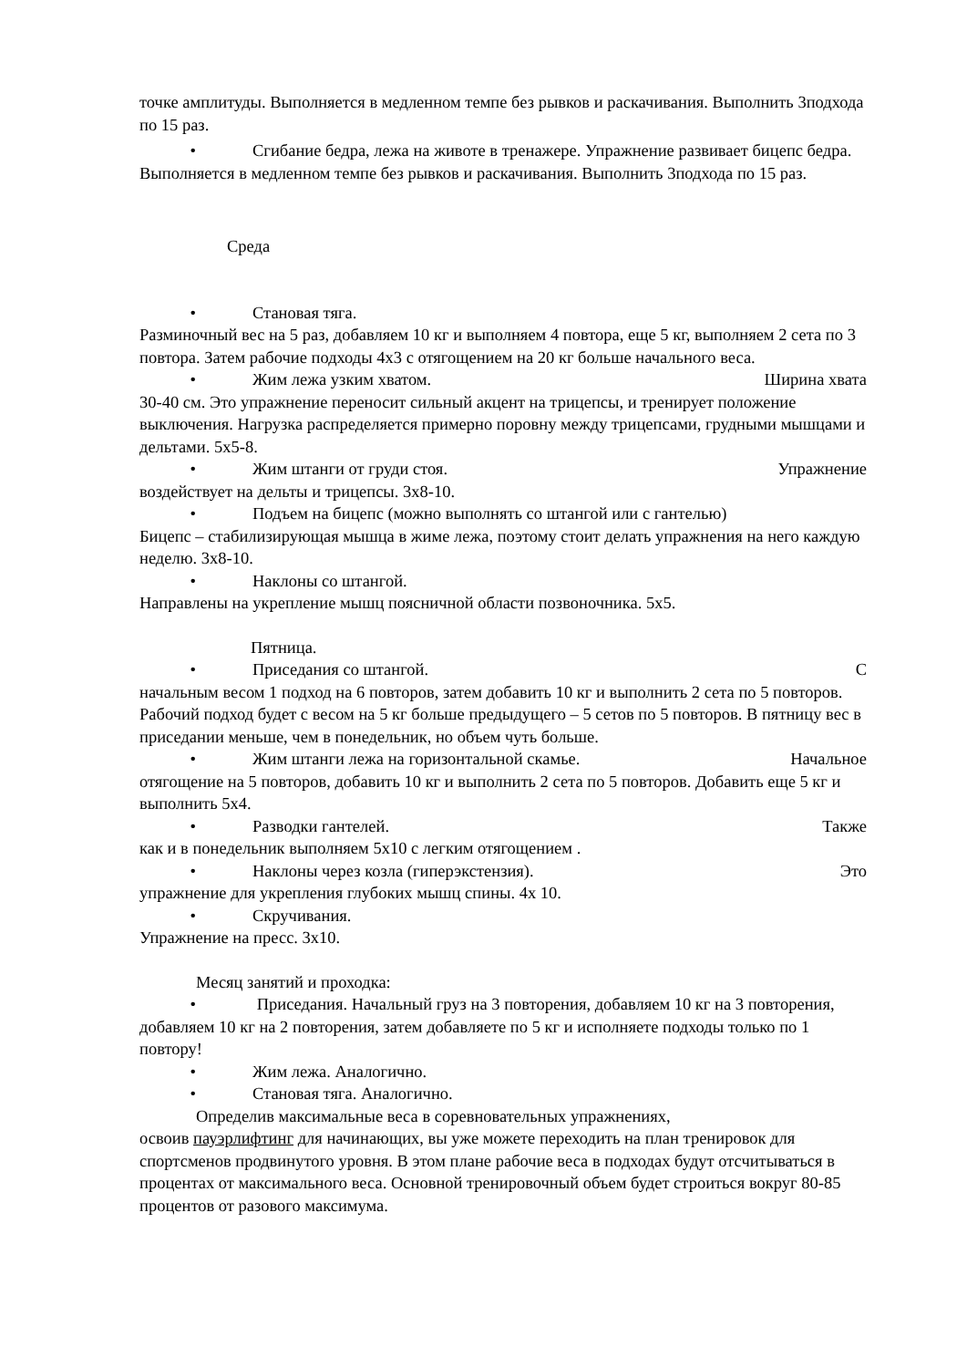точке амплитуды. Выполняется в медленном темпе без рывков и раскачивания. Выполнить 3подхода по 15 раз.
• Сгибание бедра, лежа на животе в тренажере. Упражнение развивает бицепс бедра. Выполняется в медленном темпе без рывков и раскачивания. Выполнить 3подхода по 15 раз.
Среда
• Становая тяга.
Разминочный вес на 5 раз, добавляем 10 кг и выполняем 4 повтора, еще 5 кг, выполняем 2 сета по 3 повтора. Затем рабочие подходы 4х3 с отягощением на 20 кг больше начального веса.
• Жим лежа узким хватом. Ширина хвата
30-40 см. Это упражнение переносит сильный акцент на трицепсы, и тренирует положение выключения. Нагрузка распределяется примерно поровну между трицепсами, грудными мышцами и дельтами. 5х5-8.
• Жим штанги от груди стоя. Упражнение
воздействует на дельты и трицепсы. 3х8-10.
• Подъем на бицепс (можно выполнять со штангой или с гантелью)
Бицепс – стабилизирующая мышца в жиме лежа, поэтому стоит делать упражнения на него каждую неделю. 3х8-10.
• Наклоны со штангой.
Направлены на укрепление мышц поясничной области позвоночника. 5х5.
Пятница.
• Приседания со штангой. С
начальным весом 1 подход на 6 повторов, затем добавить 10 кг и выполнить 2 сета по 5 повторов. Рабочий подход будет с весом на 5 кг больше предыдущего – 5 сетов по 5 повторов. В пятницу вес в приседании меньше, чем в понедельник, но объем чуть больше.
• Жим штанги лежа на горизонтальной скамье. Начальное
отягощение на 5 повторов, добавить 10 кг и выполнить 2 сета по 5 повторов. Добавить еще 5 кг и выполнить 5х4.
• Разводки гантелей. Также
как и в понедельник выполняем 5х10 с легким отягощением .
• Наклоны через козла (гиперэкстензия). Это
упражнение для укрепления глубоких мышц спины. 4х 10.
• Скручивания.
Упражнение на пресс. 3х10.
Месяц занятий и проходка:
• Приседания. Начальный груз на 3 повторения, добавляем 10 кг на 3 повторения, добавляем 10 кг на 2 повторения, затем добавляете по 5 кг и исполняете подходы только по 1 повтору!
• Жим лежа. Аналогично.
• Становая тяга. Аналогично.
Определив максимальные веса в соревновательных упражнениях,
освоив пауэрлифтинг для начинающих, вы уже можете переходить на план тренировок для спортсменов продвинутого уровня. В этом плане рабочие веса в подходах будут отсчитываться в процентах от максимального веса. Основной тренировочный объем будет строиться вокруг 80-85 процентов от разового максимума.